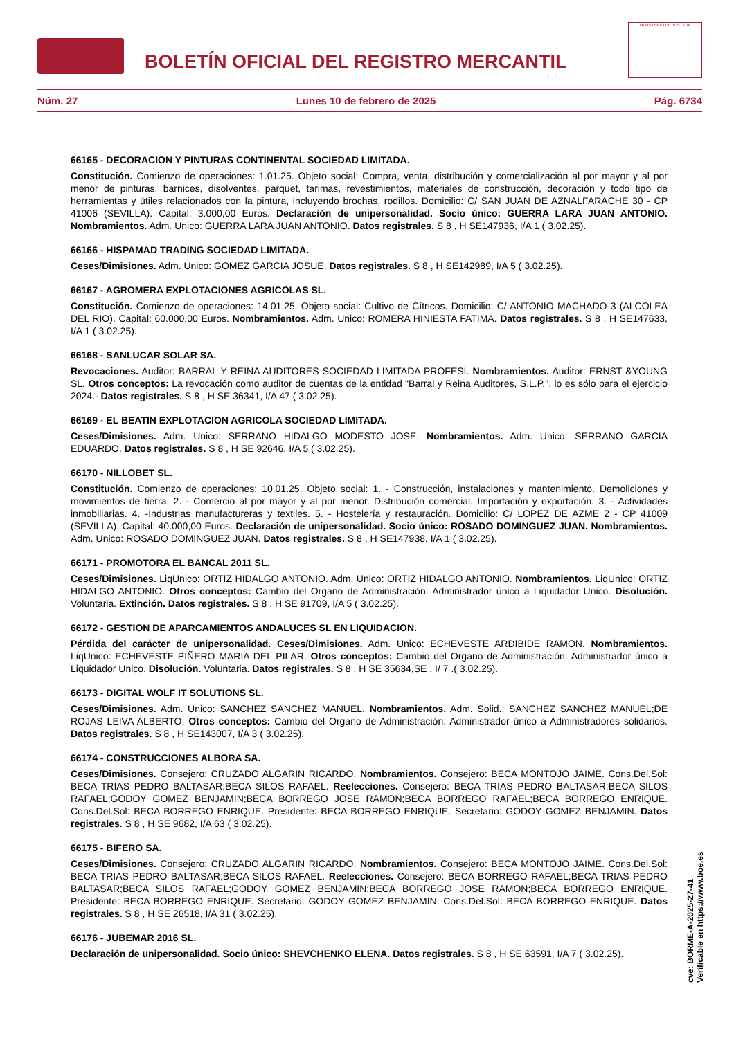BOLETÍN OFICIAL DEL REGISTRO MERCANTIL
MINISTERIO DE JUSTICIA
Núm. 27 Lunes 10 de febrero de 2025 Pág. 6734
66165 - DECORACION Y PINTURAS CONTINENTAL SOCIEDAD LIMITADA.
Constitución. Comienzo de operaciones: 1.01.25. Objeto social: Compra, venta, distribución y comercialización al por mayor y al por menor de pinturas, barnices, disolventes, parquet, tarimas, revestimientos, materiales de construcción, decoración y todo tipo de herramientas y útiles relacionados con la pintura, incluyendo brochas, rodillos. Domicilio: C/ SAN JUAN DE AZNALFARACHE 30 - CP 41006 (SEVILLA). Capital: 3.000,00 Euros. Declaración de unipersonalidad. Socio único: GUERRA LARA JUAN ANTONIO. Nombramientos. Adm. Unico: GUERRA LARA JUAN ANTONIO. Datos registrales. S 8 , H SE147936, I/A 1 ( 3.02.25).
66166 - HISPAMAD TRADING SOCIEDAD LIMITADA.
Ceses/Dimisiones. Adm. Unico: GOMEZ GARCIA JOSUE. Datos registrales. S 8 , H SE142989, I/A 5 ( 3.02.25).
66167 - AGROMERA EXPLOTACIONES AGRICOLAS SL.
Constitución. Comienzo de operaciones: 14.01.25. Objeto social: Cultivo de Cítricos. Domicilio: C/ ANTONIO MACHADO 3 (ALCOLEA DEL RIO). Capital: 60.000,00 Euros. Nombramientos. Adm. Unico: ROMERA HINIESTA FATIMA. Datos registrales. S 8 , H SE147633, I/A 1 ( 3.02.25).
66168 - SANLUCAR SOLAR SA.
Revocaciones. Auditor: BARRAL Y REINA AUDITORES SOCIEDAD LIMITADA PROFESI. Nombramientos. Auditor: ERNST &YOUNG SL. Otros conceptos: La revocación como auditor de cuentas de la entidad "Barral y Reina Auditores, S.L.P.", lo es sólo para el ejercicio 2024.- Datos registrales. S 8 , H SE 36341, I/A 47 ( 3.02.25).
66169 - EL BEATIN EXPLOTACION AGRICOLA SOCIEDAD LIMITADA.
Ceses/Dimisiones. Adm. Unico: SERRANO HIDALGO MODESTO JOSE. Nombramientos. Adm. Unico: SERRANO GARCIA EDUARDO. Datos registrales. S 8 , H SE 92646, I/A 5 ( 3.02.25).
66170 - NILLOBET SL.
Constitución. Comienzo de operaciones: 10.01.25. Objeto social: 1. - Construcción, instalaciones y mantenimiento. Demoliciones y movimientos de tierra. 2. - Comercio al por mayor y al por menor. Distribución comercial. Importación y exportación. 3. - Actividades inmobiliarias. 4. -Industrias manufactureras y textiles. 5. - Hostelería y restauración. Domicilio: C/ LOPEZ DE AZME 2 - CP 41009 (SEVILLA). Capital: 40.000,00 Euros. Declaración de unipersonalidad. Socio único: ROSADO DOMINGUEZ JUAN. Nombramientos. Adm. Unico: ROSADO DOMINGUEZ JUAN. Datos registrales. S 8 , H SE147938, I/A 1 ( 3.02.25).
66171 - PROMOTORA EL BANCAL 2011 SL.
Ceses/Dimisiones. LiqUnico: ORTIZ HIDALGO ANTONIO. Adm. Unico: ORTIZ HIDALGO ANTONIO. Nombramientos. LiqUnico: ORTIZ HIDALGO ANTONIO. Otros conceptos: Cambio del Organo de Administración: Administrador único a Liquidador Unico. Disolución. Voluntaria. Extinción. Datos registrales. S 8 , H SE 91709, I/A 5 ( 3.02.25).
66172 - GESTION DE APARCAMIENTOS ANDALUCES SL EN LIQUIDACION.
Pérdida del carácter de unipersonalidad. Ceses/Dimisiones. Adm. Unico: ECHEVESTE ARDIBIDE RAMON. Nombramientos. LiqUnico: ECHEVESTE PIÑERO MARIA DEL PILAR. Otros conceptos: Cambio del Organo de Administración: Administrador único a Liquidador Unico. Disolución. Voluntaria. Datos registrales. S 8 , H SE 35634,SE , I/ 7 .( 3.02.25).
66173 - DIGITAL WOLF IT SOLUTIONS SL.
Ceses/Dimisiones. Adm. Unico: SANCHEZ SANCHEZ MANUEL. Nombramientos. Adm. Solid.: SANCHEZ SANCHEZ MANUEL;DE ROJAS LEIVA ALBERTO. Otros conceptos: Cambio del Organo de Administración: Administrador único a Administradores solidarios. Datos registrales. S 8 , H SE143007, I/A 3 ( 3.02.25).
66174 - CONSTRUCCIONES ALBORA SA.
Ceses/Dimisiones. Consejero: CRUZADO ALGARIN RICARDO. Nombramientos. Consejero: BECA MONTOJO JAIME. Cons.Del.Sol: BECA TRIAS PEDRO BALTASAR;BECA SILOS RAFAEL. Reelecciones. Consejero: BECA TRIAS PEDRO BALTASAR;BECA SILOS RAFAEL;GODOY GOMEZ BENJAMIN;BECA BORREGO JOSE RAMON;BECA BORREGO RAFAEL;BECA BORREGO ENRIQUE. Cons.Del.Sol: BECA BORREGO ENRIQUE. Presidente: BECA BORREGO ENRIQUE. Secretario: GODOY GOMEZ BENJAMIN. Datos registrales. S 8 , H SE 9682, I/A 63 ( 3.02.25).
66175 - BIFERO SA.
Ceses/Dimisiones. Consejero: CRUZADO ALGARIN RICARDO. Nombramientos. Consejero: BECA MONTOJO JAIME. Cons.Del.Sol: BECA TRIAS PEDRO BALTASAR;BECA SILOS RAFAEL. Reelecciones. Consejero: BECA BORREGO RAFAEL;BECA TRIAS PEDRO BALTASAR;BECA SILOS RAFAEL;GODOY GOMEZ BENJAMIN;BECA BORREGO JOSE RAMON;BECA BORREGO ENRIQUE. Presidente: BECA BORREGO ENRIQUE. Secretario: GODOY GOMEZ BENJAMIN. Cons.Del.Sol: BECA BORREGO ENRIQUE. Datos registrales. S 8 , H SE 26518, I/A 31 ( 3.02.25).
66176 - JUBEMAR 2016 SL.
Declaración de unipersonalidad. Socio único: SHEVCHENKO ELENA. Datos registrales. S 8 , H SE 63591, I/A 7 ( 3.02.25).
cve: BORME-A-2025-27-41
Verificable en https://www.boe.es